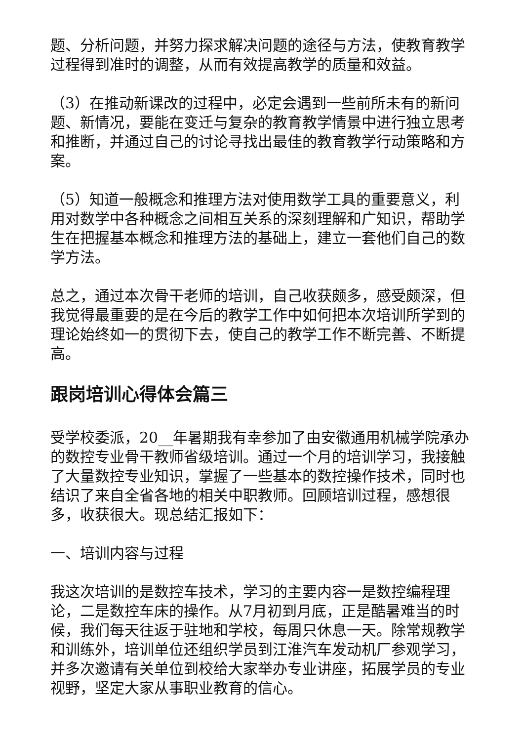题、分析问题，并努力探求解决问题的途径与方法，使教育教学过程得到准时的调整，从而有效提高教学的质量和效益。
（3）在推动新课改的过程中，必定会遇到一些前所未有的新问题、新情况，要能在变迁与复杂的教育教学情景中进行独立思考和推断，并通过自己的讨论寻找出最佳的教育教学行动策略和方案。
（5）知道一般概念和推理方法对使用数学工具的重要意义，利用对数学中各种概念之间相互关系的深刻理解和广知识，帮助学生在把握基本概念和推理方法的基础上，建立一套他们自己的数学方法。
总之，通过本次骨干老师的培训，自己收获颇多，感受颇深，但我觉得最重要的是在今后的教学工作中如何把本次培训所学到的理论始终如一的贯彻下去，使自己的教学工作不断完善、不断提高。
跟岗培训心得体会篇三
受学校委派，20__年暑期我有幸参加了由安徽通用机械学院承办的数控专业骨干教师省级培训。通过一个月的培训学习，我接触了大量数控专业知识，掌握了一些基本的数控操作技术，同时也结识了来自全省各地的相关中职教师。回顾培训过程，感想很多，收获很大。现总结汇报如下：
一、培训内容与过程
我这次培训的是数控车技术，学习的主要内容一是数控编程理论，二是数控车床的操作。从7月初到月底，正是酷暑难当的时候，我们每天往返于驻地和学校，每周只休息一天。除常规教学和训练外，培训单位还组织学员到江淮汽车发动机厂参观学习，并多次邀请有关单位到校给大家举办专业讲座，拓展学员的专业视野，坚定大家从事职业教育的信心。